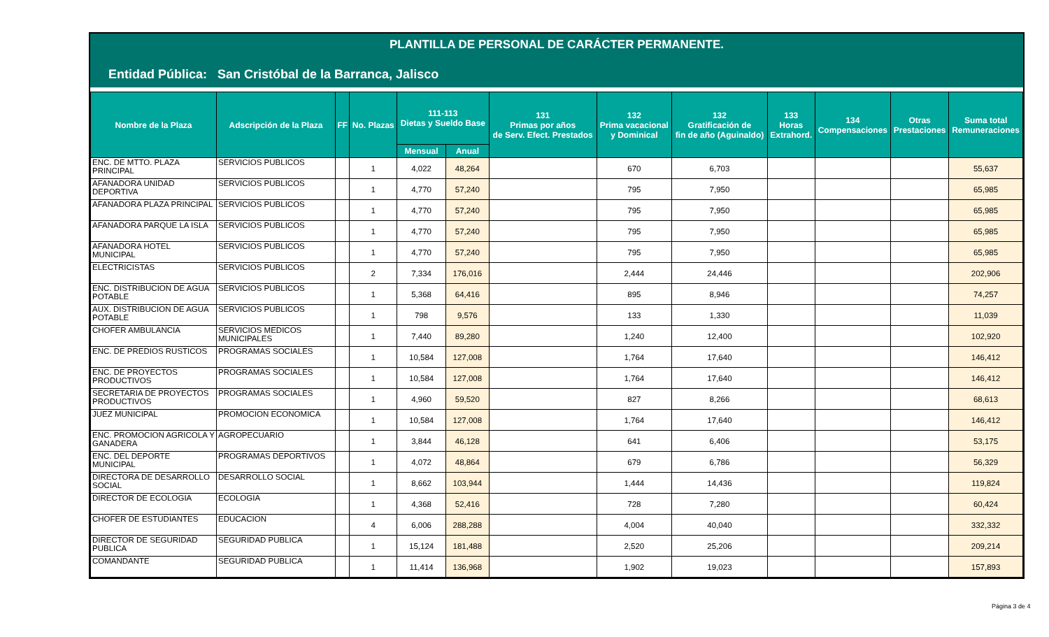PLANTILLA DE PERSONAL DE CARÁCTER PERMANENTE.
Entidad Pública: San Cristóbal de la Barranca, Jalisco
| Nombre de la Plaza | Adscripción de la Plaza | FF | No. Plazas | 111-113 Dietas y Sueldo Base | | 131 Primas por años de Serv. Efect. Prestados | 132 Prima vacacional y Dominical | 132 Gratificación de fin de año (Aguinaldo) | 133 Horas Extrahord. | 134 Compensaciones | Otras Prestaciones | Suma total Remuneraciones |
| --- | --- | --- | --- | --- | --- | --- | --- | --- | --- | --- | --- | --- |
| | | | | Mensual | Anual | | | | | | | |
| ENC. DE MTTO. PLAZA PRINCIPAL | SERVICIOS PUBLICOS | | 1 | 4,022 | 48,264 | | 670 | 6,703 | | | | 55,637 |
| AFANADORA UNIDAD DEPORTIVA | SERVICIOS PUBLICOS | | 1 | 4,770 | 57,240 | | 795 | 7,950 | | | | 65,985 |
| AFANADORA PLAZA PRINCIPAL | SERVICIOS PUBLICOS | | 1 | 4,770 | 57,240 | | 795 | 7,950 | | | | 65,985 |
| AFANADORA PARQUE LA ISLA | SERVICIOS PUBLICOS | | 1 | 4,770 | 57,240 | | 795 | 7,950 | | | | 65,985 |
| AFANADORA HOTEL MUNICIPAL | SERVICIOS PUBLICOS | | 1 | 4,770 | 57,240 | | 795 | 7,950 | | | | 65,985 |
| ELECTRICISTAS | SERVICIOS PUBLICOS | | 2 | 7,334 | 176,016 | | 2,444 | 24,446 | | | | 202,906 |
| ENC. DISTRIBUCION DE AGUA POTABLE | SERVICIOS PUBLICOS | | 1 | 5,368 | 64,416 | | 895 | 8,946 | | | | 74,257 |
| AUX. DISTRIBUCION DE AGUA POTABLE | SERVICIOS PUBLICOS | | 1 | 798 | 9,576 | | 133 | 1,330 | | | | 11,039 |
| CHOFER AMBULANCIA | SERVICIOS MEDICOS MUNICIPALES | | 1 | 7,440 | 89,280 | | 1,240 | 12,400 | | | | 102,920 |
| ENC. DE PREDIOS RUSTICOS | PROGRAMAS SOCIALES | | 1 | 10,584 | 127,008 | | 1,764 | 17,640 | | | | 146,412 |
| ENC. DE PROYECTOS PRODUCTIVOS | PROGRAMAS SOCIALES | | 1 | 10,584 | 127,008 | | 1,764 | 17,640 | | | | 146,412 |
| SECRETARIA DE PROYECTOS PRODUCTIVOS | PROGRAMAS SOCIALES | | 1 | 4,960 | 59,520 | | 827 | 8,266 | | | | 68,613 |
| JUEZ MUNICIPAL | PROMOCION ECONOMICA | | 1 | 10,584 | 127,008 | | 1,764 | 17,640 | | | | 146,412 |
| ENC. PROMOCION AGRICOLA Y GANADERA | AGROPECUARIO | | 1 | 3,844 | 46,128 | | 641 | 6,406 | | | | 53,175 |
| ENC. DEL DEPORTE MUNICIPAL | PROGRAMAS DEPORTIVOS | | 1 | 4,072 | 48,864 | | 679 | 6,786 | | | | 56,329 |
| DIRECTORA DE DESARROLLO SOCIAL | DESARROLLO SOCIAL | | 1 | 8,662 | 103,944 | | 1,444 | 14,436 | | | | 119,824 |
| DIRECTOR DE ECOLOGIA | ECOLOGIA | | 1 | 4,368 | 52,416 | | 728 | 7,280 | | | | 60,424 |
| CHOFER DE ESTUDIANTES | EDUCACION | | 4 | 6,006 | 288,288 | | 4,004 | 40,040 | | | | 332,332 |
| DIRECTOR DE SEGURIDAD PUBLICA | SEGURIDAD PUBLICA | | 1 | 15,124 | 181,488 | | 2,520 | 25,206 | | | | 209,214 |
| COMANDANTE | SEGURIDAD PUBLICA | | 1 | 11,414 | 136,968 | | 1,902 | 19,023 | | | | 157,893 |
Página 3 de 4